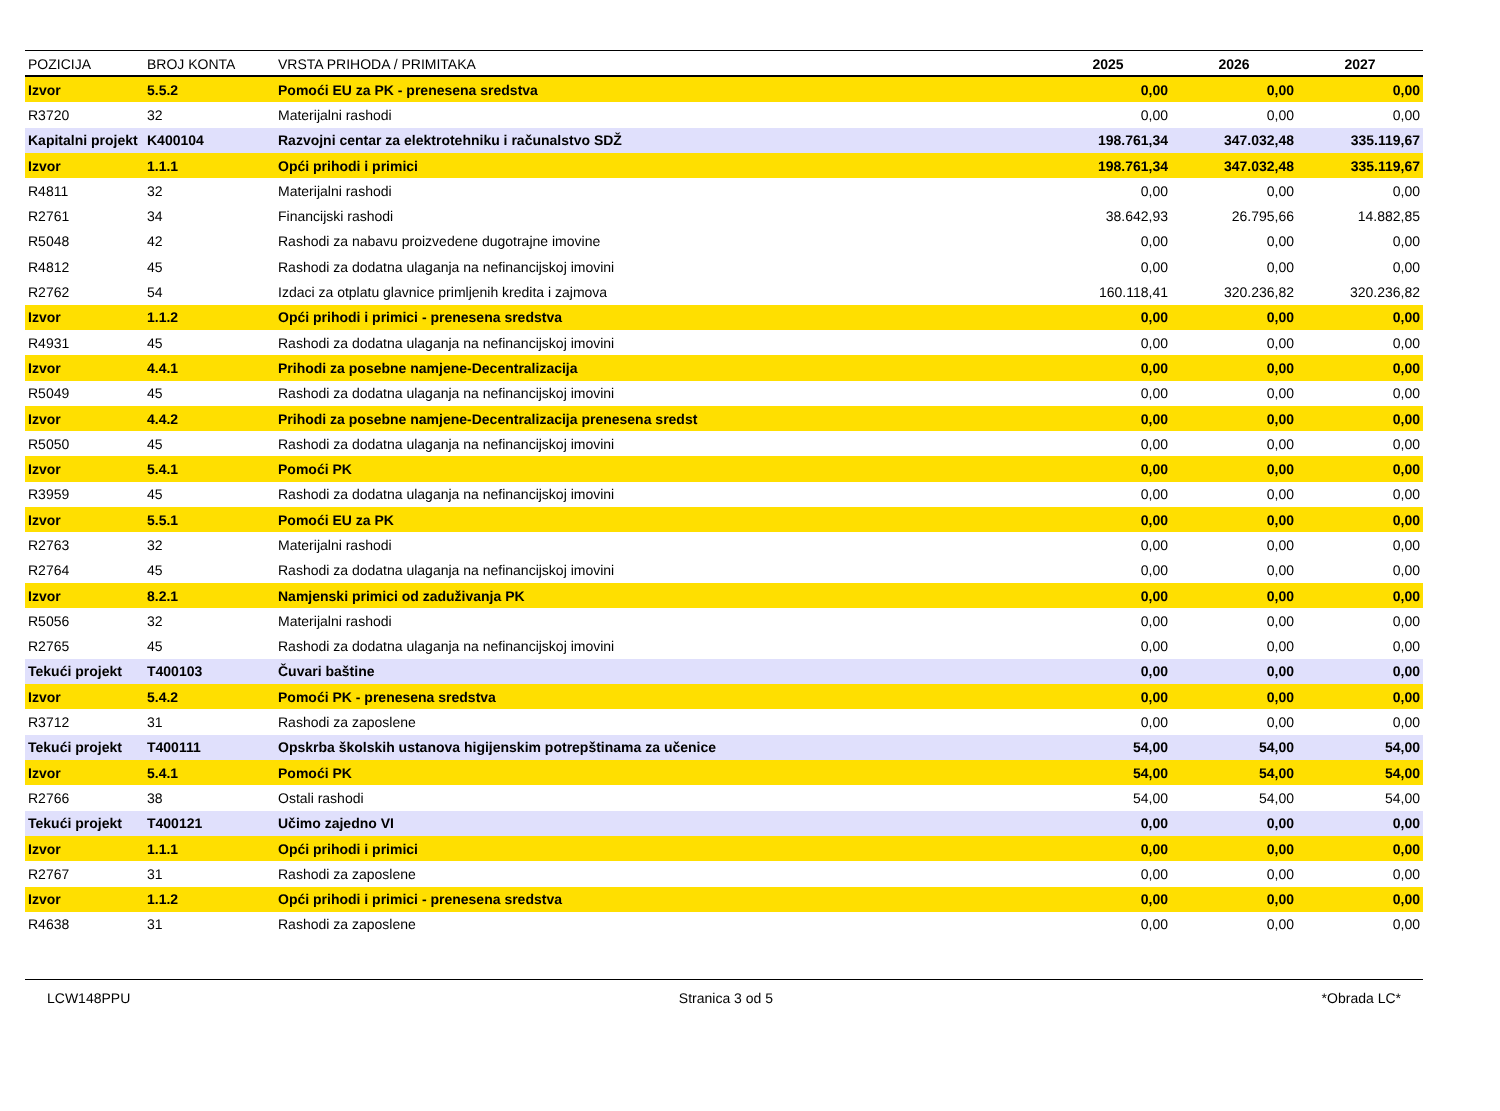| POZICIJA | BROJ KONTA | VRSTA PRIHODA / PRIMITAKA | 2025 | 2026 | 2027 |
| --- | --- | --- | --- | --- | --- |
| Izvor | 5.5.2 | Pomoći EU za PK - prenesena sredstva | 0,00 | 0,00 | 0,00 |
| R3720 | 32 | Materijalni rashodi | 0,00 | 0,00 | 0,00 |
| Kapitalni projekt | K400104 | Razvojni centar za elektrotehniku i računalstvo SDŽ | 198.761,34 | 347.032,48 | 335.119,67 |
| Izvor | 1.1.1 | Opći prihodi i primici | 198.761,34 | 347.032,48 | 335.119,67 |
| R4811 | 32 | Materijalni rashodi | 0,00 | 0,00 | 0,00 |
| R2761 | 34 | Financijski rashodi | 38.642,93 | 26.795,66 | 14.882,85 |
| R5048 | 42 | Rashodi za nabavu proizvedene dugotrajne imovine | 0,00 | 0,00 | 0,00 |
| R4812 | 45 | Rashodi za dodatna ulaganja na nefinancijskoj imovini | 0,00 | 0,00 | 0,00 |
| R2762 | 54 | Izdaci za otplatu glavnice primljenih kredita i zajmova | 160.118,41 | 320.236,82 | 320.236,82 |
| Izvor | 1.1.2 | Opći prihodi i primici - prenesena sredstva | 0,00 | 0,00 | 0,00 |
| R4931 | 45 | Rashodi za dodatna ulaganja na nefinancijskoj imovini | 0,00 | 0,00 | 0,00 |
| Izvor | 4.4.1 | Prihodi za posebne namjene-Decentralizacija | 0,00 | 0,00 | 0,00 |
| R5049 | 45 | Rashodi za dodatna ulaganja na nefinancijskoj imovini | 0,00 | 0,00 | 0,00 |
| Izvor | 4.4.2 | Prihodi za posebne namjene-Decentralizacija prenesena sredst | 0,00 | 0,00 | 0,00 |
| R5050 | 45 | Rashodi za dodatna ulaganja na nefinancijskoj imovini | 0,00 | 0,00 | 0,00 |
| Izvor | 5.4.1 | Pomoći PK | 0,00 | 0,00 | 0,00 |
| R3959 | 45 | Rashodi za dodatna ulaganja na nefinancijskoj imovini | 0,00 | 0,00 | 0,00 |
| Izvor | 5.5.1 | Pomoći EU za PK | 0,00 | 0,00 | 0,00 |
| R2763 | 32 | Materijalni rashodi | 0,00 | 0,00 | 0,00 |
| R2764 | 45 | Rashodi za dodatna ulaganja na nefinancijskoj imovini | 0,00 | 0,00 | 0,00 |
| Izvor | 8.2.1 | Namjenski primici od zaduživanja PK | 0,00 | 0,00 | 0,00 |
| R5056 | 32 | Materijalni rashodi | 0,00 | 0,00 | 0,00 |
| R2765 | 45 | Rashodi za dodatna ulaganja na nefinancijskoj imovini | 0,00 | 0,00 | 0,00 |
| Tekući projekt | T400103 | Čuvari baštine | 0,00 | 0,00 | 0,00 |
| Izvor | 5.4.2 | Pomoći PK - prenesena sredstva | 0,00 | 0,00 | 0,00 |
| R3712 | 31 | Rashodi za zaposlene | 0,00 | 0,00 | 0,00 |
| Tekući projekt | T400111 | Opskrba školskih ustanova higijenskim potrepštinama za učenice | 54,00 | 54,00 | 54,00 |
| Izvor | 5.4.1 | Pomoći PK | 54,00 | 54,00 | 54,00 |
| R2766 | 38 | Ostali rashodi | 54,00 | 54,00 | 54,00 |
| Tekući projekt | T400121 | Učimo zajedno VI | 0,00 | 0,00 | 0,00 |
| Izvor | 1.1.1 | Opći prihodi i primici | 0,00 | 0,00 | 0,00 |
| R2767 | 31 | Rashodi za zaposlene | 0,00 | 0,00 | 0,00 |
| Izvor | 1.1.2 | Opći prihodi i primici - prenesena sredstva | 0,00 | 0,00 | 0,00 |
| R4638 | 31 | Rashodi za zaposlene | 0,00 | 0,00 | 0,00 |
LCW148PPU Stranica 3 od 5 *Obrada LC*